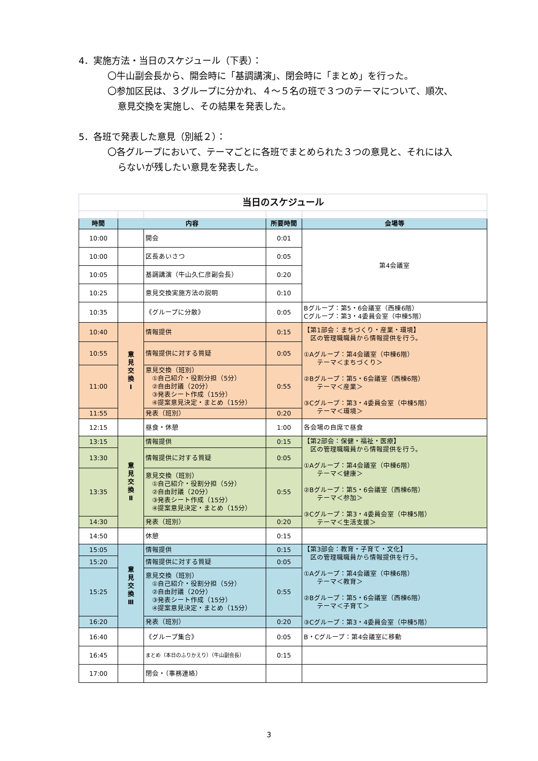4．実施方法・当日のスケジュール（下表）：
〇牛山副会長から、開会時に「基調講演」、閉会時に「まとめ」を行った。
〇参加区民は、３グループに分かれ、４～５名の班で３つのテーマについて、順次、
意見交換を実施し、その結果を発表した。
5．各班で発表した意見（別紙２）：
〇各グループにおいて、テーマごとに各班でまとめられた３つの意見と、それには入
らないが残したい意見を発表した。
| 当日のスケジュール | | | | |
| 時間 | 内容 | | 所要時間 | 会場等 |
| 10:00 | | 開会 | 0:01 | 第4会議室 |
| 10:00 | | 区長あいさつ | 0:05 | |
| 10:05 | | 基調講演（牛山久仁彦副会長） | 0:20 | |
| 10:25 | | 意見交換実施方法の説明 | 0:10 | |
| 10:35 | | 《グループに分散》 | 0:05 | Bグループ：第5・6会議室（西棟6階） Cグループ：第3・4委員会室（中棟5階） |
| 10:40 | 意 見 交 換 Ⅰ | 情報提供 | 0:15 | 【第1部会：まちづくり・産業・環境】 区の管理職職員から情報提供を行う。 ①Aグループ：第4会議室（中棟6階） テーマ＜まちづくり＞ ②Bグループ：第5・6会議室（西棟6階） テーマ＜産業＞ ③Cグループ：第3・4委員会室（中棟5階） テーマ＜環境＞ |
| 10:55 | | 情報提供に対する質疑 | 0:05 | |
| 11:00 | | 意見交換（班別） ①自己紹介・役割分担（5分） ②自由討議（20分） ③発表シート作成（15分） ④提案意見決定・まとめ（15分） | 0:55 | |
| 11:55 | | 発表（班別） | 0:20 | |
| 12:15 | | 昼食・休憩 | 1:00 | 各会場の自席で昼食 |
| 13:15 | 意 見 交 換 Ⅱ | 情報提供 | 0:15 | 【第2部会：保健・福祉・医療】 区の管理職職員から情報提供を行う。 ①Aグループ：第4会議室（中棟6階） テーマ＜健康＞ ②Bグループ：第5・6会議室（西棟6階） テーマ＜参加＞ ③Cグループ：第3・4委員会室（中棟5階） テーマ＜生活支援＞ |
| 13:30 | | 情報提供に対する質疑 | 0:05 | |
| 13:35 | | 意見交換（班別） ①自己紹介・役割分担（5分） ②自由討議（20分） ③発表シート作成（15分） ④提案意見決定・まとめ（15分） | 0:55 | |
| 14:30 | | 発表（班別） | 0:20 | |
| 14:50 | | 休憩 | 0:15 | |
| 15:05 | 意 見 交 換 Ⅲ | 情報提供 | 0:15 | 【第3部会：教育・子育て・文化】 区の管理職職員から情報提供を行う。 ①Aグループ：第4会議室（中棟6階） テーマ＜教育＞ ②Bグループ：第5・6会議室（西棟6階） テーマ＜子育て＞ ③Cグループ：第3・4委員会室（中棟5階） |
| 15:20 | | 情報提供に対する質疑 | 0:05 | |
| 15:25 | | 意見交換（班別） ①自己紹介・役割分担（5分） ②自由討議（20分） ③発表シート作成（15分） ④提案意見決定・まとめ（15分） | 0:55 | |
| 16:20 | | 発表（班別） | 0:20 | |
| 16:40 | | 《グループ集合》 | 0:05 | B・Cグループ：第4会議室に移動 |
| 16:45 | | まとめ（本日のふりかえり）（牛山副会長） | 0:15 | |
| 17:00 | | 閉会・（事務連絡） | | |
3